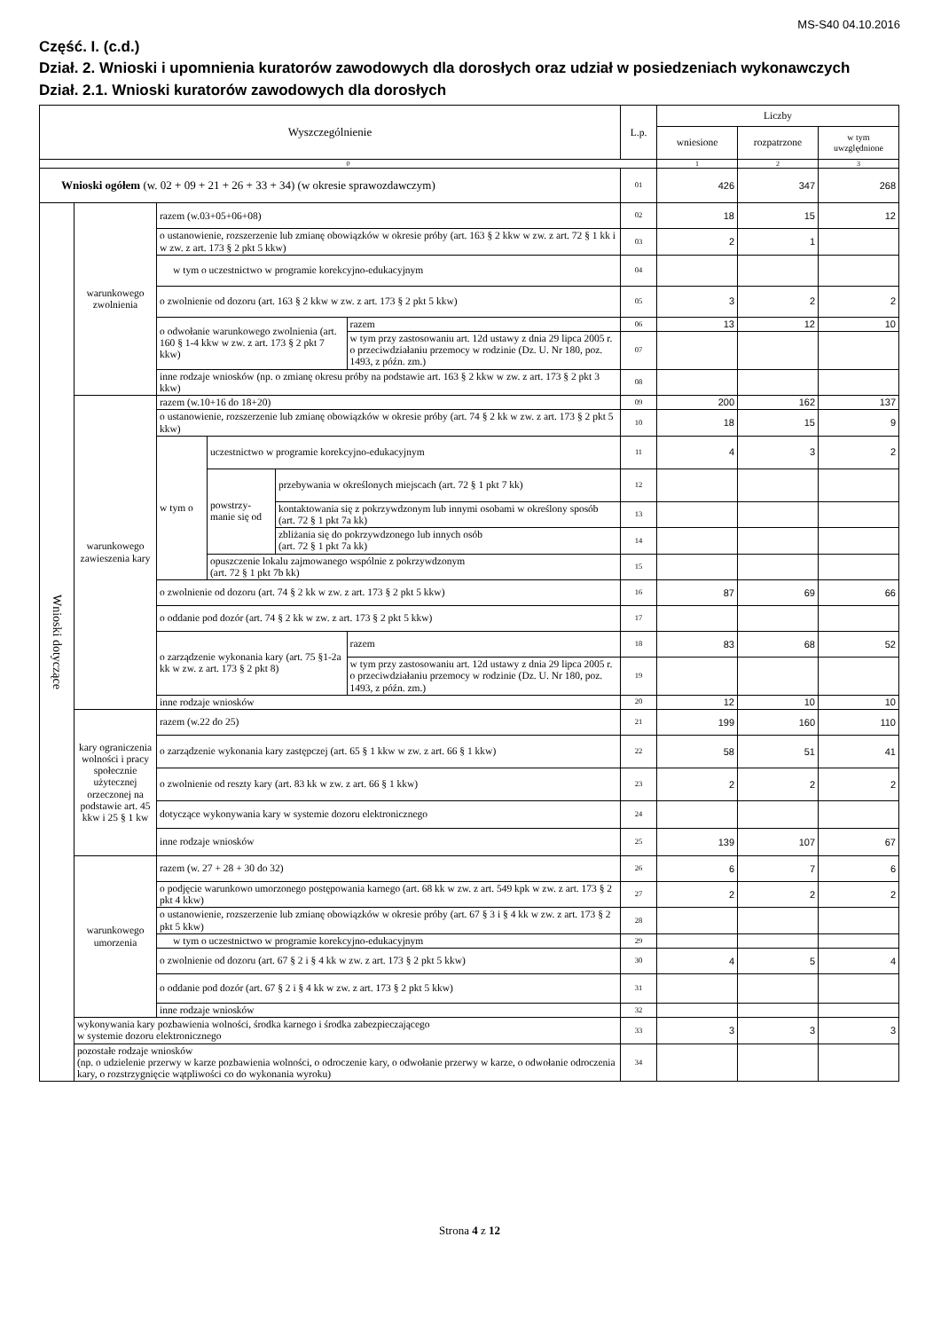MS-S40 04.10.2016
Część. I. (c.d.)
Dział. 2. Wnioski i upomnienia kuratorów zawodowych dla dorosłych oraz udział w posiedzeniach wykonawczych
Dział. 2.1. Wnioski kuratorów zawodowych dla dorosłych
| Wyszczególnienie | | | | | | | L.p. | Liczby | | |
| --- | --- | --- | --- | --- | --- | --- | --- | --- | --- | --- |
| | | | | | | | | wniesione | rozpatrzone | w tym uwzględnione |
| 0 | | | | | | | | 1 | 2 | 3 |
| Wnioski ogółem (w. 02 + 09 + 21 + 26 + 33 + 34) (w okresie sprawozdawczym) | | | | | | | 01 | 426 | 347 | 268 |
| Wnioski dotyczące | warunkowego zwolnienia | razem (w.03+05+06+08) | | | | | 02 | 18 | 15 | 12 |
| | | o ustanowienie, rozszerzenie lub zmianę obowiązków w okresie próby (art. 163 § 2 kkw w zw. z art. 72 § 1 kk i w zw. z art. 173 § 2 pkt 5 kkw) | | | | | 03 | 2 | 1 | |
| | | w tym o uczestnictwo w programie korekcyjno-edukacyjnym | | | | | 04 | | | |
| | | o zwolnienie od dozoru (art. 163 § 2 kkw w zw. z art. 173 § 2 pkt 5 kkw) | | | | | 05 | 3 | 2 | 2 |
| | | o odwołanie warunkowego zwolnienia (art. 160 § 1-4 kkw w zw. z art. 173 § 2 pkt 7 kkw) | | | razem | | 06 | 13 | 12 | 10 |
| | | | | | w tym przy zastosowaniu art. 12d ustawy z dnia 29 lipca 2005 r. o przeciwdziałaniu przemocy w rodzinie (Dz. U. Nr 180, poz. 1493, z późn. zm.) | | 07 | | | |
| | | inne rodzaje wniosków (np. o zmianę okresu próby na podstawie art. 163 § 2 kkw w zw. z art. 173 § 2 pkt 3 kkw) | | | | | 08 | | | |
| | warunkowego zawieszenia kary | razem (w.10+16 do 18+20) | | | | | 09 | 200 | 162 | 137 |
| | | o ustanowienie, rozszerzenie lub zmianę obowiązków w okresie próby (art. 74 § 2 kk w zw. z art. 173 § 2 pkt 5 kkw) | | | | | 10 | 18 | 15 | 9 |
| | | w tym o | uczestnictwo w programie korekcyjno-edukacyjnym | | | | 11 | 4 | 3 | 2 |
| | | | powstrzy- manie się od | przebywania w określonych miejscach (art. 72 § 1 pkt 7 kk) | | | 12 | | | |
| | | | | kontaktowania się z pokrzywdzonym lub innymi osobami w określony sposób (art. 72 § 1 pkt 7a kk) | | | 13 | | | |
| | | | | zbliżania się do pokrzywdzonego lub innych osób (art. 72 § 1 pkt 7a kk) | | | 14 | | | |
| | | | opuszczenie lokalu zajmowanego wspólnie z pokrzywdzonym (art. 72 § 1 pkt 7b kk) | | | | 15 | | | |
| | | o zwolnienie od dozoru (art. 74 § 2 kk w zw. z art. 173 § 2 pkt 5 kkw) | | | | | 16 | 87 | 69 | 66 |
| | | o oddanie pod dozór (art. 74 § 2 kk w zw. z art. 173 § 2 pkt 5 kkw) | | | | | 17 | | | |
| | | o zarządzenie wykonania kary (art. 75 §1-2a kk w zw. z art. 173 § 2 pkt 8) | | | | razem | 18 | 83 | 68 | 52 |
| | | | | | | w tym przy zastosowaniu art. 12d ustawy z dnia 29 lipca 2005 r. o przeciwdziałaniu przemocy w rodzinie (Dz. U. Nr 180, poz. 1493, z późn. zm.) | 19 | | | |
| | | inne rodzaje wniosków | | | | | 20 | 12 | 10 | 10 |
| | kary ograniczenia wolności i pracy społecznie użytecznej orzeczonej na podstawie art. 45 kkw i 25 § 1 kw | razem (w.22 do 25) | | | | | 21 | 199 | 160 | 110 |
| | | o zarządzenie wykonania kary zastępczej (art. 65 § 1 kkw w zw. z art. 66 § 1 kkw) | | | | | 22 | 58 | 51 | 41 |
| | | o zwolnienie od reszty kary (art. 83 kk w zw. z art. 66 § 1 kkw) | | | | | 23 | 2 | 2 | 2 |
| | | dotyczące wykonywania kary w systemie dozoru elektronicznego | | | | | 24 | | | |
| | | inne rodzaje wniosków | | | | | 25 | 139 | 107 | 67 |
| | warunkowego umorzenia | razem (w. 27 + 28 + 30 do 32) | | | | | 26 | 6 | 7 | 6 |
| | | o podjęcie warunkowo umorzonego postępowania karnego (art. 68 kk w zw. z art. 549 kpk w zw. z art. 173 § 2 pkt 4 kkw) | | | | | 27 | 2 | 2 | 2 |
| | | o ustanowienie, rozszerzenie lub zmianę obowiązków w okresie próby (art. 67 § 3 i § 4 kk w zw. z art. 173 § 2 pkt 5 kkw) | | | | | 28 | | | |
| | | w tym o uczestnictwo w programie korekcyjno-edukacyjnym | | | | | 29 | | | |
| | | o zwolnienie od dozoru (art. 67 § 2 i § 4 kk w zw. z art. 173 § 2 pkt 5 kkw) | | | | | 30 | 4 | 5 | 4 |
| | | o oddanie pod dozór (art. 67 § 2 i § 4 kk w zw. z art. 173 § 2 pkt 5 kkw) | | | | | 31 | | | |
| | | inne rodzaje wniosków | | | | | 32 | | | |
| | wykonywania kary pozbawienia wolności, środka karnego i środka zabezpieczającego w systemie dozoru elektronicznego | | | | | | 33 | 3 | 3 | 3 |
| | pozostałe rodzaje wniosków (np. o udzielenie przerwy w karze pozbawienia wolności, o odroczenie kary, o odwołanie przerwy w karze, o odwołanie odroczenia kary, o rozstrzygnięcie wątpliwości co do wykonania wyroku) | | | | | | 34 | | | |
Strona 4 z 12